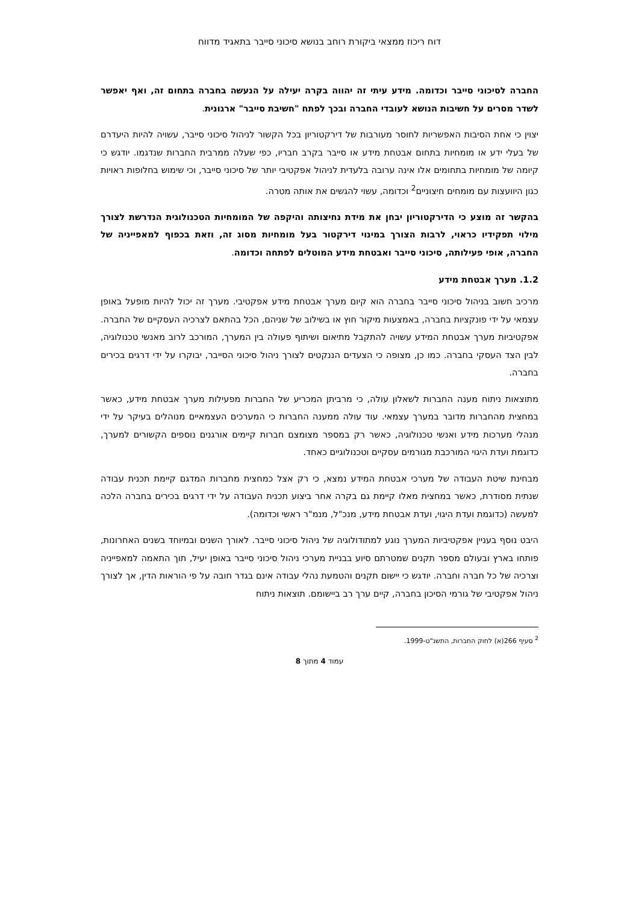דוח ריכוז ממצאי ביקורת רוחב בנושא סיכוני סייבר בתאגיד מדווח
החברה לסיכוני סייבר וכדומה. מידע עיתי זה יהווה בקרה יעילה על הנעשה בחברה בתחום זה, ואף יאפשר לשדר מסרים על חשיבות הנושא לעובדי החברה ובכך לפתח "חשיבת סייבר" ארגונית.
יצוין כי אחת הסיבות האפשריות לחוסר מעורבות של דירקטוריון בכל הקשור לניהול סיכוני סייבר, עשויה להיות היעדרם של בעלי ידע או מומחיות בתחום אבטחת מידע או סייבר בקרב חבריו, כפי שעלה ממרבית החברות שנדגמו. יודגש כי קיומה של מומחיות בתחומים אלו אינה ערובה בלעדית לניהול אפקטיבי יותר של סיכוני סייבר, וכי שימוש בחלופות ראויות כגון היוועצות עם מומחים חיצוניים<sup>2</sup> וכדומה, עשוי להגשים את אותה מטרה.
בהקשר זה מוצע כי הדירקטוריון יבחן את מידת נחיצותה והיקפה של המומחיות הטכנולוגית הנדרשת לצורך מילוי תפקידיו כראוי, לרבות הצורך במינוי דירקטור בעל מומחיות מסוג זה, וזאת בכפוף למאפייניה של החברה, אופי פעילותה, סיכוני סייבר ואבטחת מידע המוטלים לפתחה וכדומה.
1.2. מערך אבטחת מידע
מרכיב חשוב בניהול סיכוני סייבר בחברה הוא קיום מערך אבטחת מידע אפקטיבי. מערך זה יכול להיות מופעל באופן עצמאי על ידי פונקציות בחברה, באמצעות מיקור חוץ או בשילוב של שניהם, הכל בהתאם לצרכיה העסקיים של החברה. אפקטיביות מערך אבטחת המידע עשויה להתקבל מתיאום ושיתוף פעולה בין המערך, המורכב לרוב מאנשי טכנולוגיה, לבין הצד העסקי בחברה. כמו כן, מצופה כי הצעדים הננקטים לצורך ניהול סיכוני הסייבר, יבוקרו על ידי דרגים בכירים בחברה.
מתוצאות ניתוח מענה החברות לשאלון עולה, כי מרביתן המכריע של החברות מפעילות מערך אבטחת מידע, כאשר במחצית מהחברות מדובר במערך עצמאי. עוד עולה ממענה החברות כי המערכים העצמאיים מנוהלים בעיקר על ידי מנהלי מערכות מידע ואנשי טכנולוגיה, כאשר רק במספר מצומצם חברות קיימים אורגנים נוספים הקשורים למערך, כדוגמת ועדת היגוי המורכבת מגורמים עסקיים וטכנולוגיים כאחד.
מבחינת שיטת העבודה של מערכי אבטחת המידע נמצא, כי רק אצל כמחצית מחברות המדגם קיימת תכנית עבודה שנתית מסודרת, כאשר במחצית מאלו קיימת גם בקרה אחר ביצוע תכנית העבודה על ידי דרגים בכירים בחברה הלכה למעשה (כדוגמת ועדת היגוי, ועדת אבטחת מידע, מנכ"ל, מנמ"ר ראשי וכדומה).
היבט נוסף בעניין אפקטיביות המערך נוגע למתודולוגיה של ניהול סיכוני סייבר. לאורך השנים ובמיוחד בשנים האחרונות, פותחו בארץ ובעולם מספר תקנים שמטרתם סיוע בבניית מערכי ניהול סיכוני סייבר באופן יעיל, תוך התאמה למאפייניה וצרכיה של כל חברה וחברה. יודגש כי יישום תקנים והטמעת נהלי עבודה אינם בגדר חובה על פי הוראות הדין, אך לצורך ניהול אפקטיבי של גורמי הסיכון בחברה, קיים ערך רב ביישומם. תוצאות ניתוח
<sup>2</sup> סעיף 266(א) לחוק החברות, התשנ"ט-1999.
עמוד 4 מתוך 8